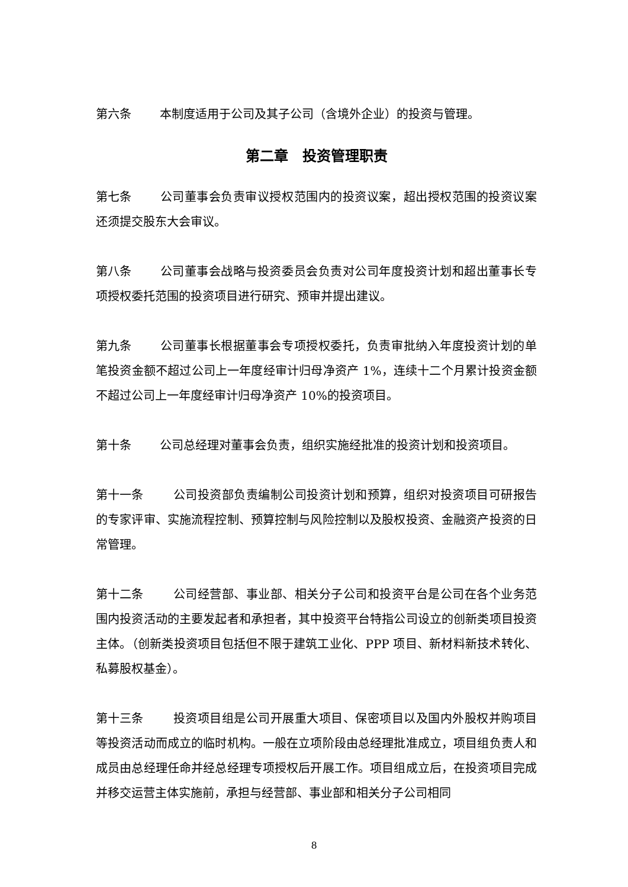第六条 本制度适用于公司及其子公司（含境外企业）的投资与管理。
第二章　投资管理职责
第七条 公司董事会负责审议授权范围内的投资议案，超出授权范围的投资议案还须提交股东大会审议。
第八条 公司董事会战略与投资委员会负责对公司年度投资计划和超出董事长专项授权委托范围的投资项目进行研究、预审并提出建议。
第九条 公司董事长根据董事会专项授权委托，负责审批纳入年度投资计划的单笔投资金额不超过公司上一年度经审计归母净资产 1%，连续十二个月累计投资金额不超过公司上一年度经审计归母净资产 10%的投资项目。
第十条 公司总经理对董事会负责，组织实施经批准的投资计划和投资项目。
第十一条 公司投资部负责编制公司投资计划和预算，组织对投资项目可研报告的专家评审、实施流程控制、预算控制与风险控制以及股权投资、金融资产投资的日常管理。
第十二条 公司经营部、事业部、相关分子公司和投资平台是公司在各个业务范围内投资活动的主要发起者和承担者，其中投资平台特指公司设立的创新类项目投资主体。（创新类投资项目包括但不限于建筑工业化、PPP 项目、新材料新技术转化、私募股权基金）。
第十三条 投资项目组是公司开展重大项目、保密项目以及国内外股权并购项目等投资活动而成立的临时机构。一般在立项阶段由总经理批准成立，项目组负责人和成员由总经理任命并经总经理专项授权后开展工作。项目组成立后，在投资项目完成并移交运营主体实施前，承担与经营部、事业部和相关分子公司相同
8